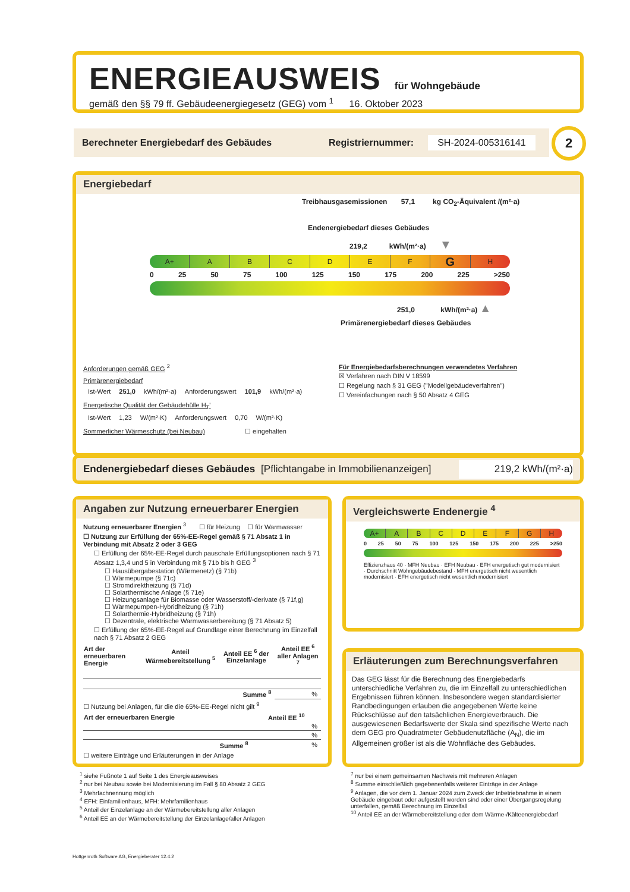ENERGIEAUSWEIS für Wohngebäude
gemäß den §§ 79 ff. Gebäudeenergiegesetz (GEG) vom <sup>1</sup> 16. Oktober 2023
Berechneter Energiebedarf des Gebäudes Registriernummer: SH-2024-005316141 2
Energiebedarf
Treibhausgasemissionen 57,1 kg CO<sub>2</sub>-Äquivalent /(m²·a)
Endenergiebedarf dieses Gebäudes
219,2 kWh/(m²·a) ▼
A+ A B C D E F
G
H
0 25 50 75 100 125 150 175 200 225 >250
251,0 kWh/(m²·a) ▲
Primärenergiebedarf dieses Gebäudes
Anforderungen gemäß GEG <sup>2</sup>
Primärenergiebedarf
| Ist-Wert | 251,0 | kWh/(m²·a) | Anforderungswert | 101,9 | kWh/(m²·a) |
Energetische Qualität der Gebäudehülle H<sub>T</sub>'
| Ist-Wert | 1,23 | W/(m²·K) | Anforderungswert | 0,70 | W/(m²·K) |
Sommerlicher Wärmeschutz (bei Neubau) ☐ eingehalten
Für Energiebedarfsberechnungen verwendetes Verfahren
☒ Verfahren nach DIN V 18599
☐ Regelung nach § 31 GEG ("Modellgebäudeverfahren")
☐ Vereinfachungen nach § 50 Absatz 4 GEG
Endenergiebedarf dieses Gebäudes [Pflichtangabe in Immobilienanzeigen] 219,2 kWh/(m²·a)
Angaben zur Nutzung erneuerbarer Energien
Nutzung erneuerbarer Energien <sup>3</sup> ☐ für Heizung ☐ für Warmwasser
☐ Nutzung zur Erfüllung der 65%-EE-Regel gemäß § 71 Absatz 1 in Verbindung mit Absatz 2 oder 3 GEG
☐ Erfüllung der 65%-EE-Regel durch pauschale Erfüllungsoptionen nach § 71 Absatz 1,3,4 und 5 in Verbindung mit § 71b bis h GEG <sup>3</sup>
☐ Hausübergabestation (Wärmenetz) (§ 71b)
☐ Wärmepumpe (§ 71c)
☐ Stromdirektheizung (§ 71d)
☐ Solarthermische Anlage (§ 71e)
☐ Heizungsanlage für Biomasse oder Wasserstoff/-derivate (§ 71f,g)
☐ Wärmepumpen-Hybridheizung (§ 71h)
☐ Solarthermie-Hybridheizung (§ 71h)
☐ Dezentrale, elektrische Warmwasserbereitung (§ 71 Absatz 5)
☐ Erfüllung der 65%-EE-Regel auf Grundlage einer Berechnung im Einzelfall nach § 71 Absatz 2 GEG
| Art der erneuerbaren Energie | Anteil Wärmebereitstellung <sup>5</sup> | Anteil EE <sup>6</sup> der Einzelanlage | Anteil EE <sup>6</sup> aller Anlagen <sup>7</sup> |
| --- | --- | --- | --- |
| | | Summe <sup>8</sup> | % |
☐ Nutzung bei Anlagen, für die die 65%-EE-Regel nicht gilt <sup>9</sup>
| Art der erneuerbaren Energie | Anteil EE <sup>10</sup> |
| --- | --- |
| | % |
| | % |
| Summe <sup>8</sup> | % |
☐ weitere Einträge und Erläuterungen in der Anlage
Vergleichswerte Endenergie <sup>4</sup>
A+ A B C D E F G H
0 25 50 75 100 125 150 175 200 225 >250
Effizienzhaus 40 · MFH Neubau · EFH Neubau · EFH energetisch gut modernisiert · Durchschnitt Wohngebäudebestand · MFH energetisch nicht wesentlich modernisiert · EFH energetisch nicht wesentlich modernisiert
Erläuterungen zum Berechnungsverfahren
Das GEG lässt für die Berechnung des Energiebedarfs unterschiedliche Verfahren zu, die im Einzelfall zu unterschiedlichen Ergebnissen führen können. Insbesondere wegen standardisierter Randbedingungen erlauben die angegebenen Werte keine Rückschlüsse auf den tatsächlichen Energieverbrauch. Die ausgewiesenen Bedarfswerte der Skala sind spezifische Werte nach dem GEG pro Quadratmeter Gebäudenutzfläche (A<sub>N</sub>), die im Allgemeinen größer ist als die Wohnfläche des Gebäudes.
<sup>1</sup> siehe Fußnote 1 auf Seite 1 des Energieausweises
<sup>2</sup> nur bei Neubau sowie bei Modernisierung im Fall § 80 Absatz 2 GEG
<sup>3</sup> Mehrfachnennung möglich
<sup>4</sup> EFH: Einfamilienhaus, MFH: Mehrfamilienhaus
<sup>5</sup> Anteil der Einzelanlage an der Wärmebereitstellung aller Anlagen
<sup>6</sup> Anteil EE an der Wärmebereitstellung der Einzelanlage/aller Anlagen
<sup>7</sup> nur bei einem gemeinsamen Nachweis mit mehreren Anlagen
<sup>8</sup> Summe einschließlich gegebenenfalls weiterer Einträge in der Anlage
<sup>9</sup> Anlagen, die vor dem 1. Januar 2024 zum Zweck der Inbetriebnahme in einem Gebäude eingebaut oder aufgestellt worden sind oder einer Übergangsregelung unterfallen, gemäß Berechnung im Einzelfall
<sup>10</sup> Anteil EE an der Wärmebereitstellung oder dem Wärme-/Kälteenergiebedarf
Hottgenroth Software AG, Energieberater 12.4.2